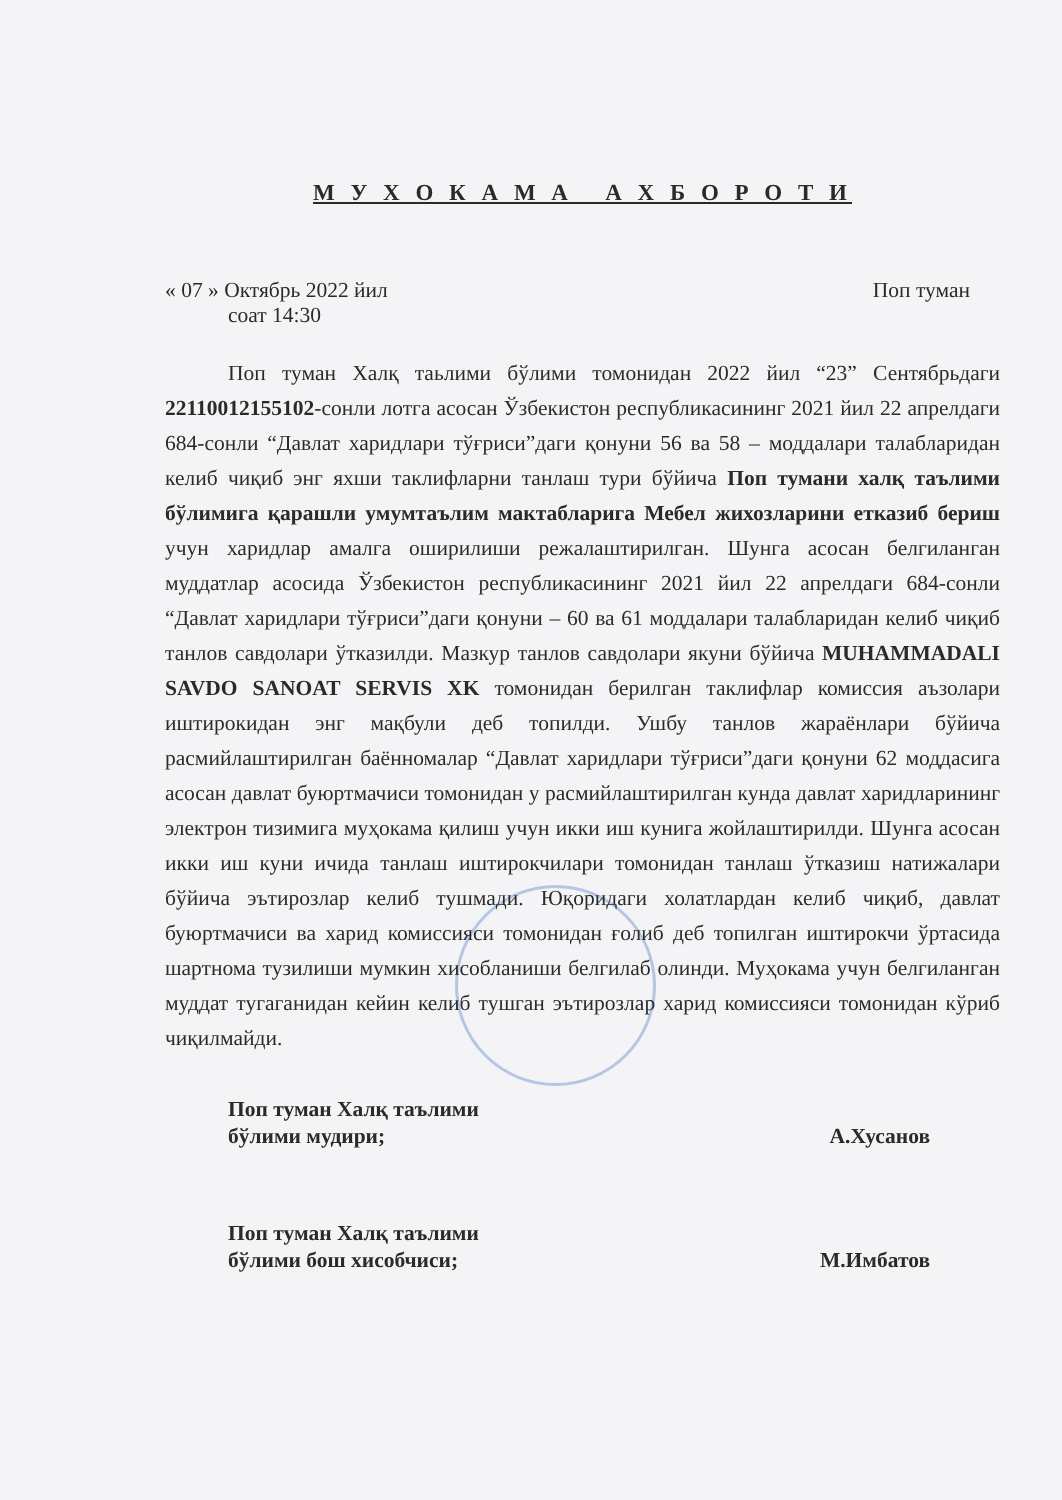М У Х О К А М А А Х Б О Р О Т И
« 07 » Октябрь 2022 йил Поп туман
соат 14:30
Поп туман Халқ таьлими бўлими томонидан 2022 йил “23” Сентябрьдаги 22110012155102-сонли лотга асосан Ўзбекистон республикасининг 2021 йил 22 апрелдаги 684-сонли “Давлат харидлари тўғриси”даги қонуни 56 ва 58 – моддалари талабларидан келиб чиқиб энг яхши таклифларни танлаш тури бўйича Поп тумани халқ таълими бўлимига қарашли умумтаълим мактабларига Мебел жихозларини етказиб бериш учун харидлар амалга оширилиши режалаштирилган. Шунга асосан белгиланган муддатлар асосида Ўзбекистон республикасининг 2021 йил 22 апрелдаги 684-сонли “Давлат харидлари тўғриси”даги қонуни – 60 ва 61 моддалари талабларидан келиб чиқиб танлов савдолари ўтказилди. Мазкур танлов савдолари якуни бўйича MUHAMMADALI SAVDO SANOAT SERVIS XK томонидан берилган таклифлар комиссия аъзолари иштирокидан энг мақбули деб топилди. Ушбу танлов жараёнлари бўйича расмийлаштирилган баённомалар “Давлат харидлари тўғриси”даги қонуни 62 моддасига асосан давлат буюртмачиси томонидан у расмийлаштирилган кунда давлат харидларининг электрон тизимига муҳокама қилиш учун икки иш кунига жойлаштирилди. Шунга асосан икки иш куни ичида танлаш иштирокчилари томонидан танлаш ўтказиш натижалари бўйича эътирозлар келиб тушмади. Юқоридаги холатлардан келиб чиқиб, давлат буюртмачиси ва харид комиссияси томонидан ғолиб деб топилган иштирокчи ўртасида шартнома тузилиши мумкин хисобланиши белгилаб олинди. Муҳокама учун белгиланган муддат тугаганидан кейин келиб тушган эътирозлар харид комиссияси томонидан кўриб чиқилмайди.
Поп туман Халқ таълими
бўлими мудири;
А.Хусанов
Поп туман Халқ таълими
бўлими бош хисобчиси;
М.Имбатов